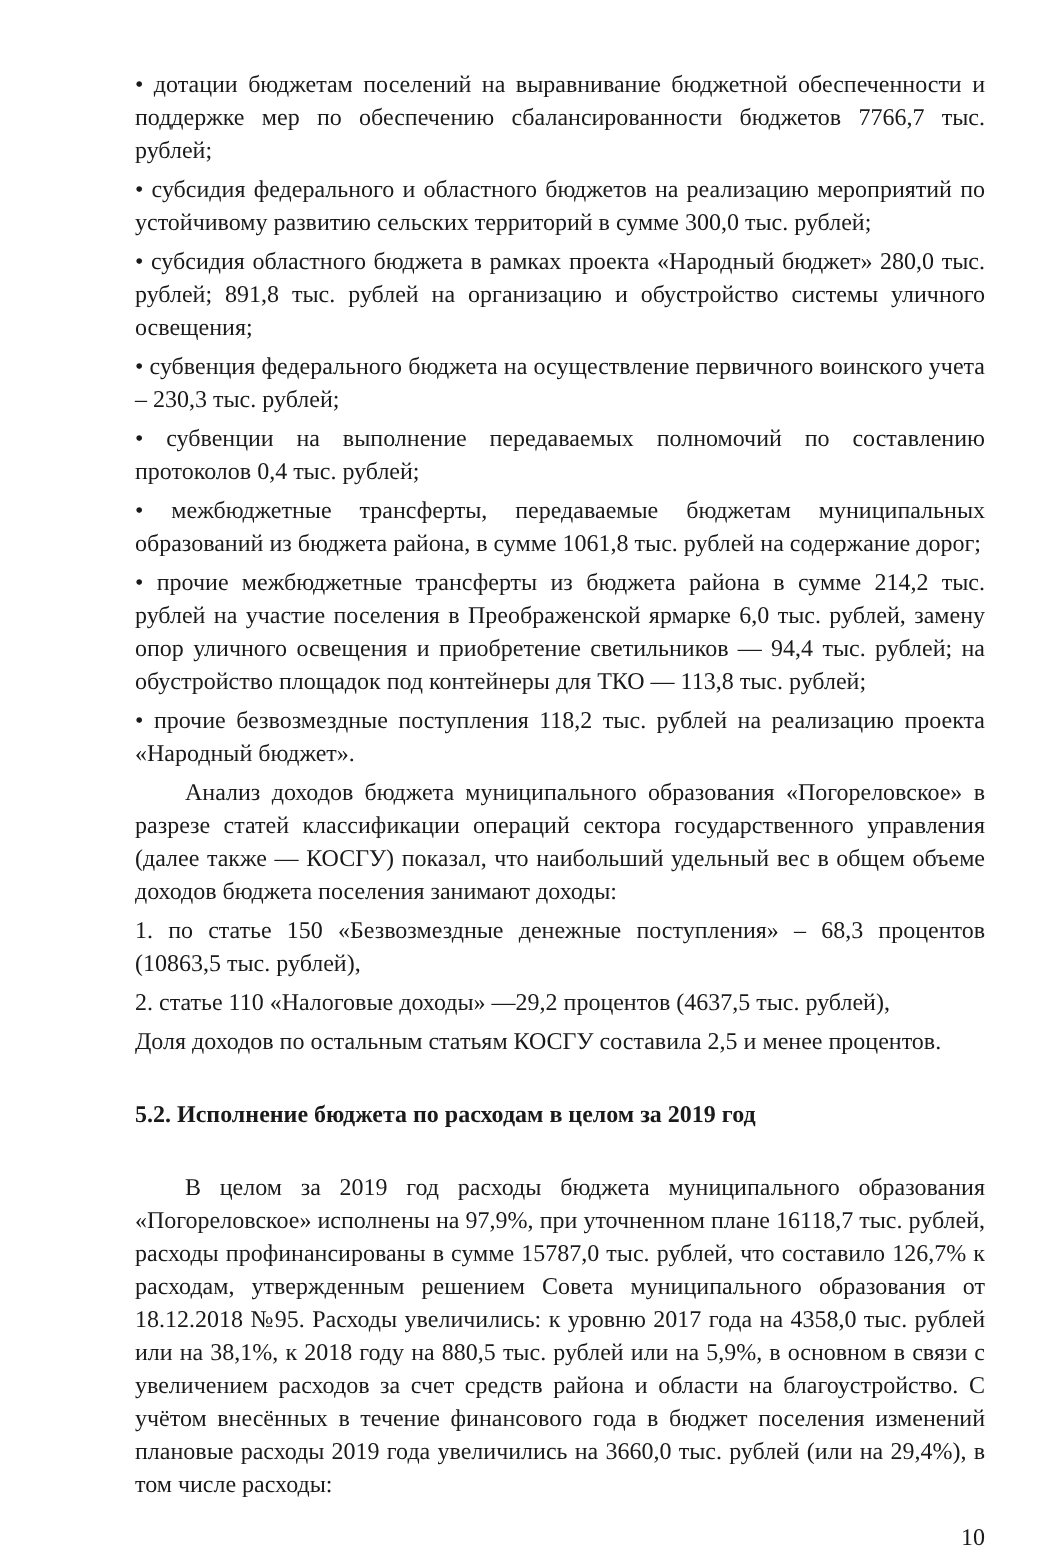• дотации бюджетам поселений на выравнивание бюджетной обеспеченности и поддержке мер по обеспечению сбалансированности бюджетов 7766,7 тыс. рублей;
• субсидия федерального и областного бюджетов на реализацию мероприятий по устойчивому развитию сельских территорий в сумме 300,0 тыс. рублей;
• субсидия областного бюджета в рамках проекта «Народный бюджет» 280,0 тыс. рублей; 891,8 тыс. рублей на организацию и обустройство системы уличного освещения;
• субвенция федерального бюджета на осуществление первичного воинского учета – 230,3 тыс. рублей;
• субвенции на выполнение передаваемых полномочий по составлению протоколов 0,4 тыс. рублей;
• межбюджетные трансферты, передаваемые бюджетам муниципальных образований из бюджета района, в сумме 1061,8 тыс. рублей на содержание дорог;
• прочие межбюджетные трансферты из бюджета района в сумме 214,2 тыс. рублей на участие поселения в Преображенской ярмарке 6,0 тыс. рублей, замену опор уличного освещения и приобретение светильников — 94,4 тыс. рублей; на обустройство площадок под контейнеры для ТКО — 113,8 тыс. рублей;
• прочие безвозмездные поступления 118,2 тыс. рублей на реализацию проекта «Народный бюджет».
Анализ доходов бюджета муниципального образования «Погореловское» в разрезе статей классификации операций сектора государственного управления (далее также — КОСГУ) показал, что наибольший удельный вес в общем объеме доходов бюджета поселения занимают доходы:
1. по статье 150 «Безвозмездные денежные поступления» – 68,3 процентов (10863,5 тыс. рублей),
2. статье 110 «Налоговые доходы» —29,2 процентов (4637,5 тыс. рублей),
Доля доходов по остальным статьям КОСГУ составила 2,5 и менее процентов.
5.2. Исполнение бюджета по расходам в целом за 2019 год
В целом за 2019 год расходы бюджета муниципального образования «Погореловское» исполнены на 97,9%, при уточненном плане 16118,7 тыс. рублей, расходы профинансированы в сумме 15787,0 тыс. рублей, что составило 126,7% к расходам, утвержденным решением Совета муниципального образования от 18.12.2018 №95. Расходы увеличились: к уровню 2017 года на 4358,0 тыс. рублей или на 38,1%, к 2018 году на 880,5 тыс. рублей или на 5,9%, в основном в связи с увеличением расходов за счет средств района и области на благоустройство. С учётом внесённых в течение финансового года в бюджет поселения изменений плановые расходы 2019 года увеличились на 3660,0 тыс. рублей (или на 29,4%), в том числе расходы:
10